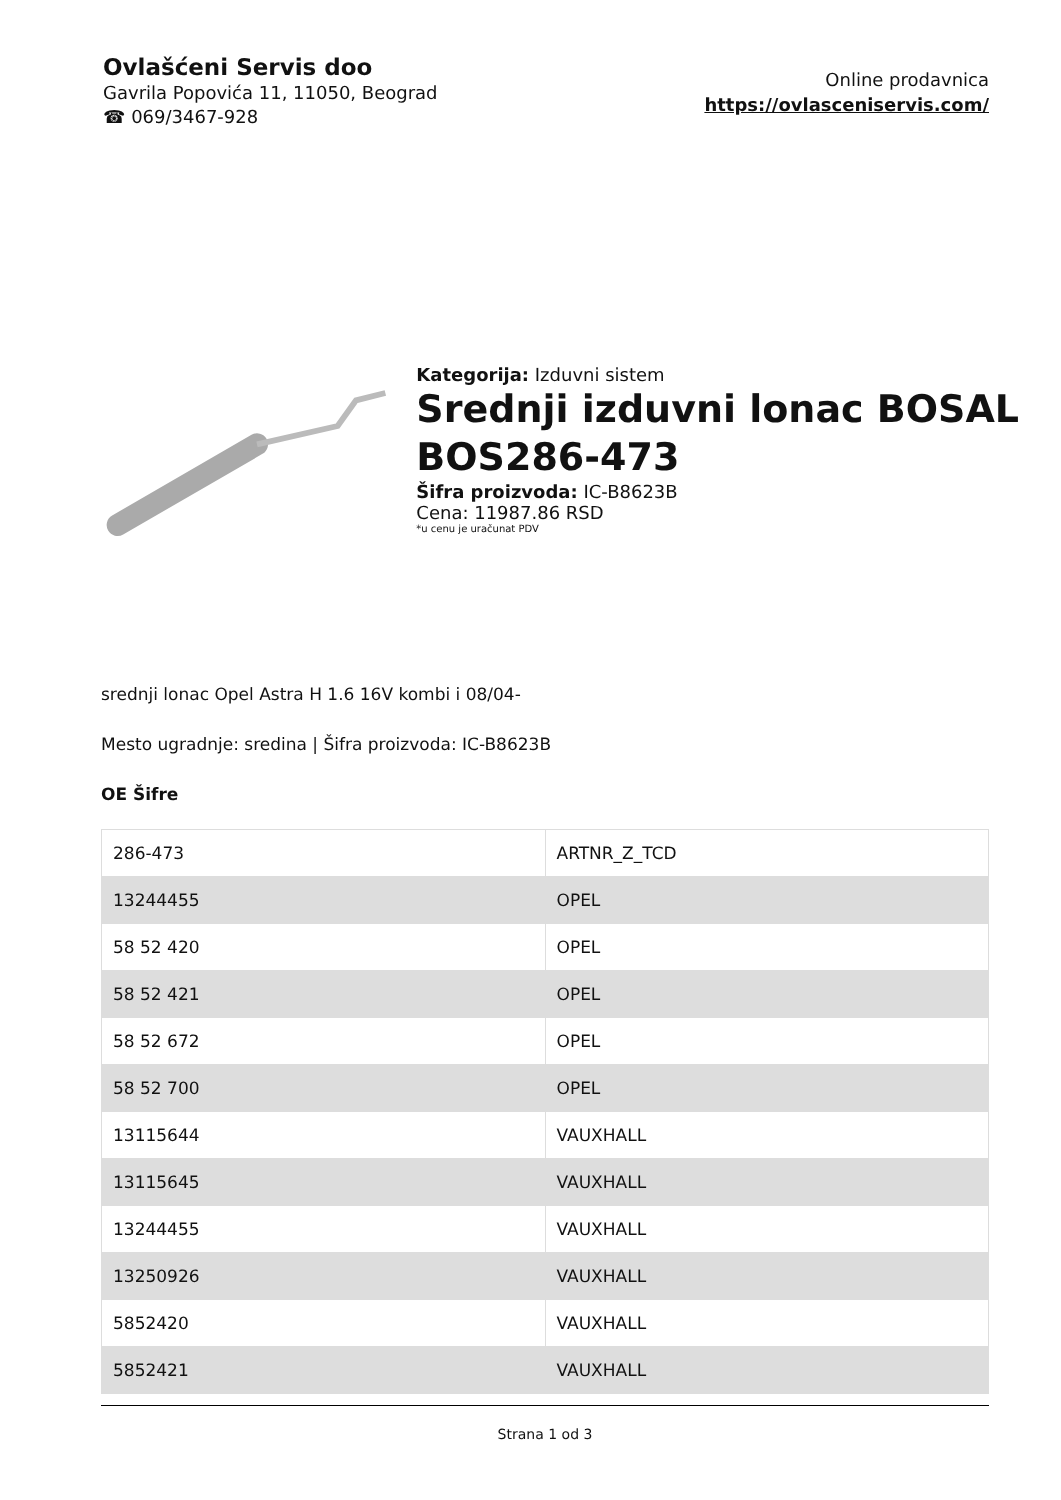Ovlašćeni Servis doo
Gavrila Popovića 11, 11050, Beograd
☎ 069/3467-928
Online prodavnica
https://ovlasceniservis.com/
Kategorija: Izduvni sistem
Srednji izduvni lonac BOSAL BOS286-473
Šifra proizvoda: IC-B8623B
Cena: 11987.86 RSD
*u cenu je uračunat PDV
srednji lonac Opel Astra H 1.6 16V kombi i 08/04-
Mesto ugradnje: sredina | Šifra proizvoda: IC-B8623B
OE Šifre
| 286-473 | ARTNR_Z_TCD |
| 13244455 | OPEL |
| 58 52 420 | OPEL |
| 58 52 421 | OPEL |
| 58 52 672 | OPEL |
| 58 52 700 | OPEL |
| 13115644 | VAUXHALL |
| 13115645 | VAUXHALL |
| 13244455 | VAUXHALL |
| 13250926 | VAUXHALL |
| 5852420 | VAUXHALL |
| 5852421 | VAUXHALL |
Strana 1 od 3